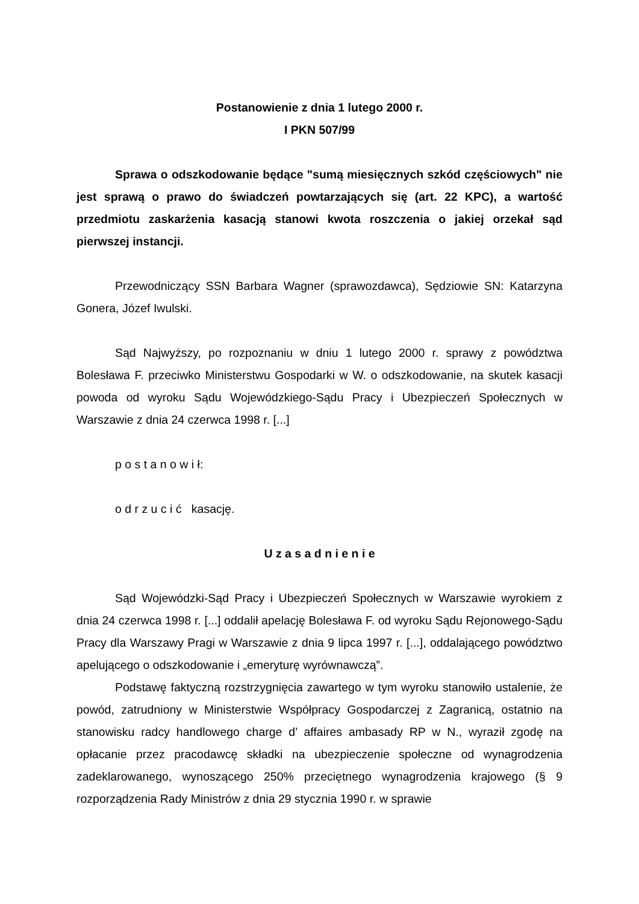Postanowienie z dnia 1 lutego 2000 r.
I PKN 507/99
Sprawa o odszkodowanie będące "sumą miesięcznych szkód częściowych" nie jest sprawą o prawo do świadczeń powtarzających się (art. 22 KPC), a wartość przedmiotu zaskarżenia kasacją stanowi kwota roszczenia o jakiej orzekał sąd pierwszej instancji.
Przewodniczący SSN Barbara Wagner (sprawozdawca), Sędziowie SN: Katarzyna Gonera, Józef Iwulski.
Sąd Najwyższy, po rozpoznaniu w dniu 1 lutego 2000 r. sprawy z powództwa Bolesława F. przeciwko Ministerstwu Gospodarki w W. o odszkodowanie, na skutek kasacji powoda od wyroku Sądu Wojewódzkiego-Sądu Pracy i Ubezpieczeń Społecznych w Warszawie z dnia 24 czerwca 1998 r. [...]
p o s t a n o w i ł:
o d r z u c i ć kasację.
U z a s a d n i e n i e
Sąd Wojewódzki-Sąd Pracy i Ubezpieczeń Społecznych w Warszawie wyrokiem z dnia 24 czerwca 1998 r. [...] oddalił apelację Bolesława F. od wyroku Sądu Rejonowego-Sądu Pracy dla Warszawy Pragi w Warszawie z dnia 9 lipca 1997 r. [...], oddalającego powództwo apelującego o odszkodowanie i „emeryturę wyrównawczą”.
Podstawę faktyczną rozstrzygnięcia zawartego w tym wyroku stanowiło ustalenie, że powód, zatrudniony w Ministerstwie Współpracy Gospodarczej z Zagranicą, ostatnio na stanowisku radcy handlowego charge d’ affaires ambasady RP w N., wyraził zgodę na opłacanie przez pracodawcę składki na ubezpieczenie społeczne od wynagrodzenia zadeklarowanego, wynoszącego 250% przeciętnego wynagrodzenia krajowego (§ 9 rozporządzenia Rady Ministrów z dnia 29 stycznia 1990 r. w sprawie